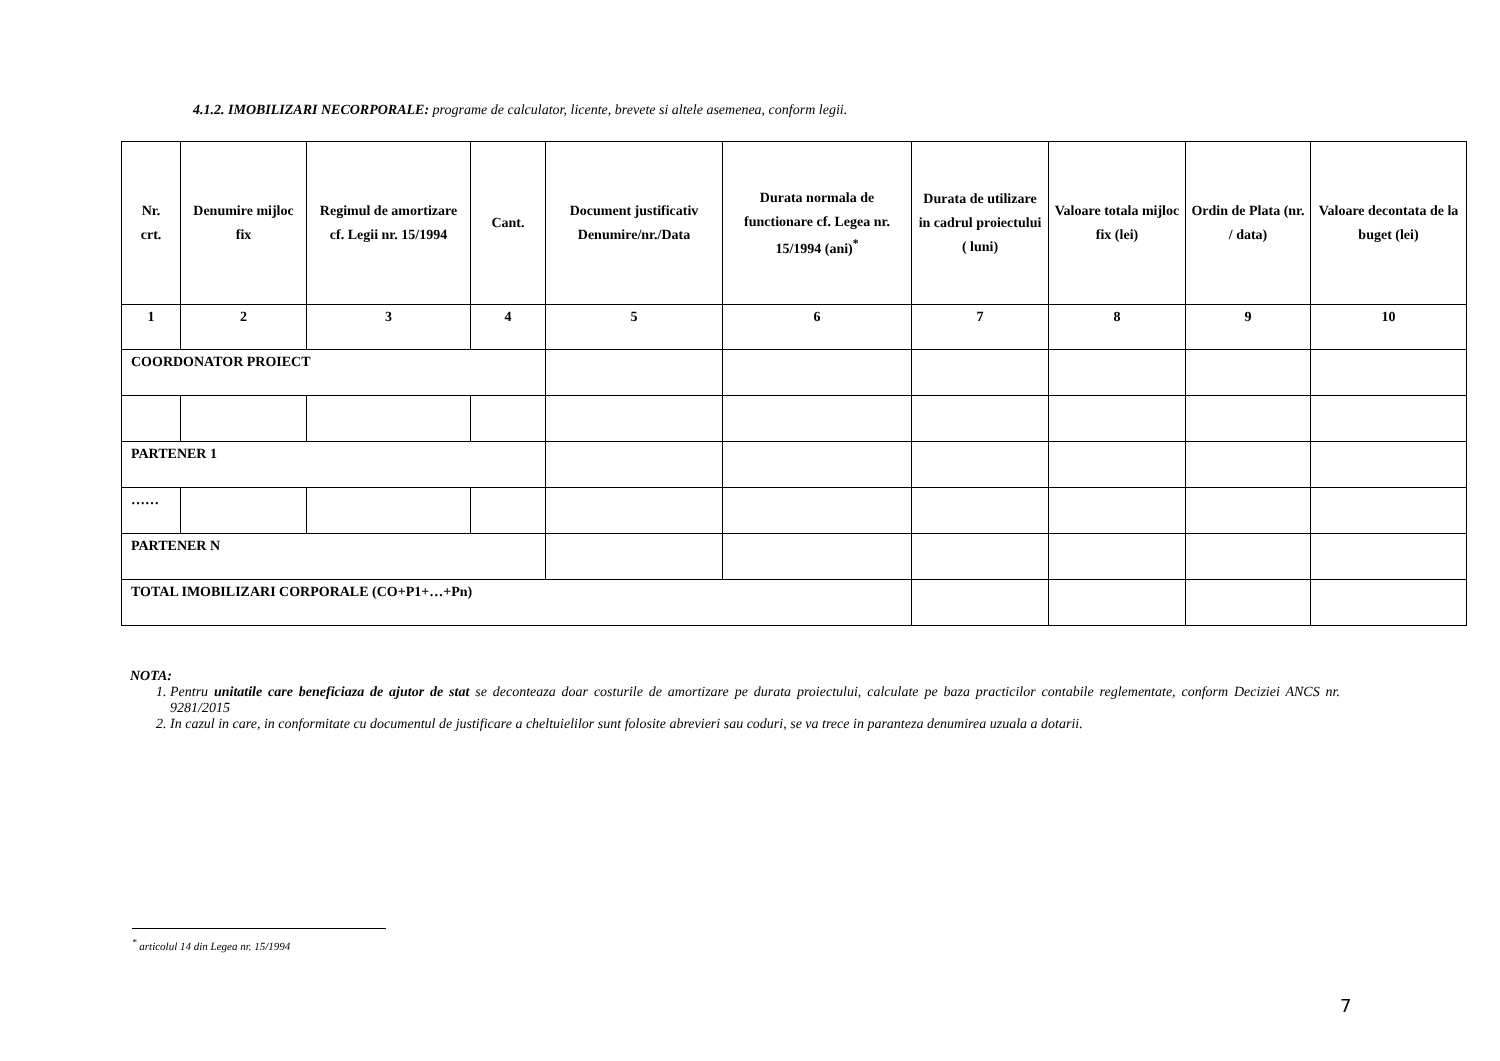4.1.2. IMOBILIZARI NECORPORALE: programe de calculator, licente, brevete si altele asemenea, conform legii.
| Nr. crt. | Denumire mijloc fix | Regimul de amortizare cf. Legii nr. 15/1994 | Cant. | Document justificativ Denumire/nr./Data | Durata normala de functionare cf. Legea nr. 15/1994 (ani)<sup>*</sup> | Durata de utilizare in cadrul proiectului ( luni) | Valoare totala mijloc fix (lei) | Ordin de Plata (nr. / data) | Valoare decontata de la buget (lei) |
| --- | --- | --- | --- | --- | --- | --- | --- | --- | --- |
| 1 | 2 | 3 | 4 | 5 | 6 | 7 | 8 | 9 | 10 |
| COORDONATOR PROIECT | | | | | | | | | |
| PARTENER 1 | | | | | | | | | |
| …… | | | | | | | | | |
| PARTENER N | | | | | | | | | |
| TOTAL IMOBILIZARI CORPORALE (CO+P1+…+Pn) | | | | | | | | | |
NOTA:
1. Pentru unitatile care beneficiaza de ajutor de stat se deconteaza doar costurile de amortizare pe durata proiectului, calculate pe baza practicilor contabile reglementate, conform Deciziei ANCS nr. 9281/2015
2. In cazul in care, in conformitate cu documentul de justificare a cheltuielilor sunt folosite abrevieri sau coduri, se va trece in paranteza denumirea uzuala a dotarii.
<sup>*</sup> articolul 14 din Legea nr. 15/1994
7